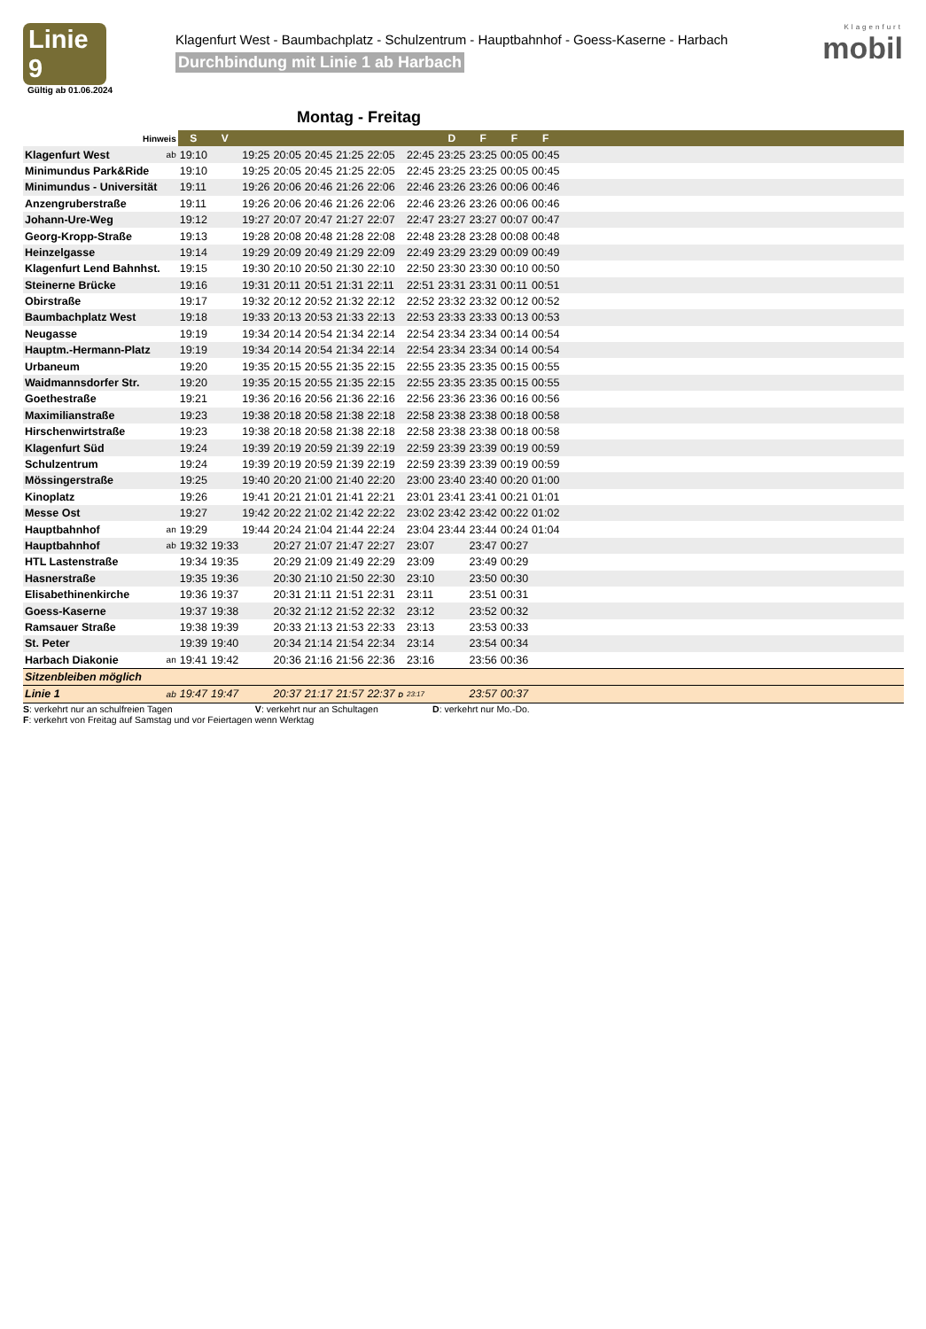Linie 9
Gültig ab 01.06.2024
Klagenfurt West - Baumbachplatz - Schulzentrum - Hauptbahnhof - Goess-Kaserne - Harbach
Durchbindung mit Linie 1 ab Harbach
Klagenfurt
mobil
Montag - Freitag
| Hinweis | | S | V | | | | | | | D | F | F | F | |
| --- | --- | --- | --- | --- | --- | --- | --- | --- | --- | --- | --- | --- | --- | --- |
| Klagenfurt West | ab | 19:10 | | 19:25 | 20:05 | 20:45 | 21:25 | 22:05 | 22:45 | 23:25 | 23:25 | 00:05 | 00:45 | |
| Minimundus Park&Ride | | 19:10 | | 19:25 | 20:05 | 20:45 | 21:25 | 22:05 | 22:45 | 23:25 | 23:25 | 00:05 | 00:45 | |
| Minimundus - Universität | | 19:11 | | 19:26 | 20:06 | 20:46 | 21:26 | 22:06 | 22:46 | 23:26 | 23:26 | 00:06 | 00:46 | |
| Anzengruberstraße | | 19:11 | | 19:26 | 20:06 | 20:46 | 21:26 | 22:06 | 22:46 | 23:26 | 23:26 | 00:06 | 00:46 | |
| Johann-Ure-Weg | | 19:12 | | 19:27 | 20:07 | 20:47 | 21:27 | 22:07 | 22:47 | 23:27 | 23:27 | 00:07 | 00:47 | |
| Georg-Kropp-Straße | | 19:13 | | 19:28 | 20:08 | 20:48 | 21:28 | 22:08 | 22:48 | 23:28 | 23:28 | 00:08 | 00:48 | |
| Heinzelgasse | | 19:14 | | 19:29 | 20:09 | 20:49 | 21:29 | 22:09 | 22:49 | 23:29 | 23:29 | 00:09 | 00:49 | |
| Klagenfurt Lend Bahnhst. | | 19:15 | | 19:30 | 20:10 | 20:50 | 21:30 | 22:10 | 22:50 | 23:30 | 23:30 | 00:10 | 00:50 | |
| Steinerne Brücke | | 19:16 | | 19:31 | 20:11 | 20:51 | 21:31 | 22:11 | 22:51 | 23:31 | 23:31 | 00:11 | 00:51 | |
| Obirstraße | | 19:17 | | 19:32 | 20:12 | 20:52 | 21:32 | 22:12 | 22:52 | 23:32 | 23:32 | 00:12 | 00:52 | |
| Baumbachplatz West | | 19:18 | | 19:33 | 20:13 | 20:53 | 21:33 | 22:13 | 22:53 | 23:33 | 23:33 | 00:13 | 00:53 | |
| Neugasse | | 19:19 | | 19:34 | 20:14 | 20:54 | 21:34 | 22:14 | 22:54 | 23:34 | 23:34 | 00:14 | 00:54 | |
| Hauptm.-Hermann-Platz | | 19:19 | | 19:34 | 20:14 | 20:54 | 21:34 | 22:14 | 22:54 | 23:34 | 23:34 | 00:14 | 00:54 | |
| Urbaneum | | 19:20 | | 19:35 | 20:15 | 20:55 | 21:35 | 22:15 | 22:55 | 23:35 | 23:35 | 00:15 | 00:55 | |
| Waidmannsdorfer Str. | | 19:20 | | 19:35 | 20:15 | 20:55 | 21:35 | 22:15 | 22:55 | 23:35 | 23:35 | 00:15 | 00:55 | |
| Goethestraße | | 19:21 | | 19:36 | 20:16 | 20:56 | 21:36 | 22:16 | 22:56 | 23:36 | 23:36 | 00:16 | 00:56 | |
| Maximilianstraße | | 19:23 | | 19:38 | 20:18 | 20:58 | 21:38 | 22:18 | 22:58 | 23:38 | 23:38 | 00:18 | 00:58 | |
| Hirschenwirtstraße | | 19:23 | | 19:38 | 20:18 | 20:58 | 21:38 | 22:18 | 22:58 | 23:38 | 23:38 | 00:18 | 00:58 | |
| Klagenfurt Süd | | 19:24 | | 19:39 | 20:19 | 20:59 | 21:39 | 22:19 | 22:59 | 23:39 | 23:39 | 00:19 | 00:59 | |
| Schulzentrum | | 19:24 | | 19:39 | 20:19 | 20:59 | 21:39 | 22:19 | 22:59 | 23:39 | 23:39 | 00:19 | 00:59 | |
| Mössingerstraße | | 19:25 | | 19:40 | 20:20 | 21:00 | 21:40 | 22:20 | 23:00 | 23:40 | 23:40 | 00:20 | 01:00 | |
| Kinoplatz | | 19:26 | | 19:41 | 20:21 | 21:01 | 21:41 | 22:21 | 23:01 | 23:41 | 23:41 | 00:21 | 01:01 | |
| Messe Ost | | 19:27 | | 19:42 | 20:22 | 21:02 | 21:42 | 22:22 | 23:02 | 23:42 | 23:42 | 00:22 | 01:02 | |
| Hauptbahnhof | an | 19:29 | | 19:44 | 20:24 | 21:04 | 21:44 | 22:24 | 23:04 | 23:44 | 23:44 | 00:24 | 01:04 | |
| Hauptbahnhof | ab | 19:32 | 19:33 | | 20:27 | 21:07 | 21:47 | 22:27 | 23:07 | | 23:47 | 00:27 | | |
| HTL Lastenstraße | | 19:34 | 19:35 | | 20:29 | 21:09 | 21:49 | 22:29 | 23:09 | | 23:49 | 00:29 | | |
| Hasnerstraße | | 19:35 | 19:36 | | 20:30 | 21:10 | 21:50 | 22:30 | 23:10 | | 23:50 | 00:30 | | |
| Elisabethinenkirche | | 19:36 | 19:37 | | 20:31 | 21:11 | 21:51 | 22:31 | 23:11 | | 23:51 | 00:31 | | |
| Goess-Kaserne | | 19:37 | 19:38 | | 20:32 | 21:12 | 21:52 | 22:32 | 23:12 | | 23:52 | 00:32 | | |
| Ramsauer Straße | | 19:38 | 19:39 | | 20:33 | 21:13 | 21:53 | 22:33 | 23:13 | | 23:53 | 00:33 | | |
| St. Peter | | 19:39 | 19:40 | | 20:34 | 21:14 | 21:54 | 22:34 | 23:14 | | 23:54 | 00:34 | | |
| Harbach Diakonie | an | 19:41 | 19:42 | | 20:36 | 21:16 | 21:56 | 22:36 | 23:16 | | 23:56 | 00:36 | | |
| Sitzenbleiben möglich | | | | | | | | | | | | | | |
| Linie 1 | ab | 19:47 | 19:47 | | 20:37 | 21:17 | 21:57 | 22:37 D | 23:17 | | 23:57 | 00:37 | | |
S: verkehrt nur an schulfreien Tagen V: verkehrt nur an Schultagen D: verkehrt nur Mo.-Do.
F: verkehrt von Freitag auf Samstag und vor Feiertagen wenn Werktag